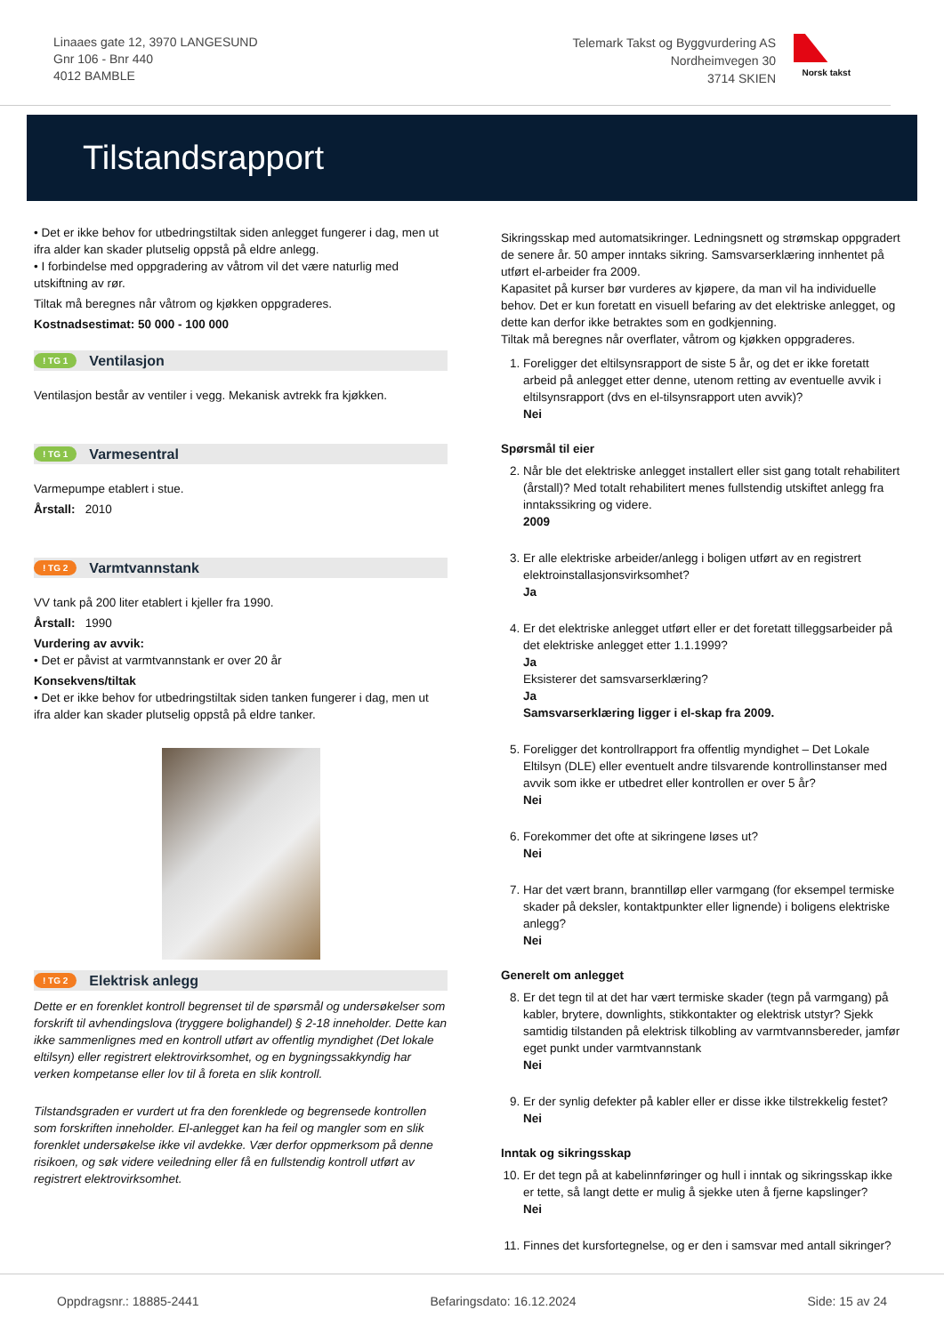Linaaes gate 12, 3970 LANGESUND
Gnr 106 - Bnr 440
4012 BAMBLE
Telemark Takst og Byggvurdering AS
Nordheimvegen 30
3714 SKIEN
Norsk takst
Tilstandsrapport
• Det er ikke behov for utbedringstiltak siden anlegget fungerer i dag, men ut ifra alder kan skader plutselig oppstå på eldre anlegg.
• I forbindelse med oppgradering av våtrom vil det være naturlig med utskiftning av rør.
Tiltak må beregnes når våtrom og kjøkken oppgraderes.
Kostnadsestimat: 50 000 - 100 000
! TG 1 Ventilasjon
Ventilasjon består av ventiler i vegg. Mekanisk avtrekk fra kjøkken.
! TG 1 Varmesentral
Varmepumpe etablert i stue.
Årstall: 2010
! TG 2 Varmtvannstank
VV tank på 200 liter etablert i kjeller fra 1990.
Årstall: 1990
Vurdering av avvik:
• Det er påvist at varmtvannstank er over 20 år
Konsekvens/tiltak
• Det er ikke behov for utbedringstiltak siden tanken fungerer i dag, men ut ifra alder kan skader plutselig oppstå på eldre tanker.
! TG 2 Elektrisk anlegg
Dette er en forenklet kontroll begrenset til de spørsmål og undersøkelser som forskrift til avhendingslova (tryggere bolighandel) § 2-18 inneholder. Dette kan ikke sammenlignes med en kontroll utført av offentlig myndighet (Det lokale eltilsyn) eller registrert elektrovirksomhet, og en bygningssakkyndig har verken kompetanse eller lov til å foreta en slik kontroll.
Tilstandsgraden er vurdert ut fra den forenklede og begrensede kontrollen som forskriften inneholder. El-anlegget kan ha feil og mangler som en slik forenklet undersøkelse ikke vil avdekke. Vær derfor oppmerksom på denne risikoen, og søk videre veiledning eller få en fullstendig kontroll utført av registrert elektrovirksomhet.
Sikringsskap med automatsikringer. Ledningsnett og strømskap oppgradert de senere år. 50 amper inntaks sikring. Samsvarserklæring innhentet på utført el-arbeider fra 2009.
Kapasitet på kurser bør vurderes av kjøpere, da man vil ha individuelle behov. Det er kun foretatt en visuell befaring av det elektriske anlegget, og dette kan derfor ikke betraktes som en godkjenning.
Tiltak må beregnes når overflater, våtrom og kjøkken oppgraderes.
1. Foreligger det eltilsynsrapport de siste 5 år, og det er ikke foretatt arbeid på anlegget etter denne, utenom retting av eventuelle avvik i eltilsynsrapport (dvs en el-tilsynsrapport uten avvik)?
Nei
Spørsmål til eier
2. Når ble det elektriske anlegget installert eller sist gang totalt rehabilitert (årstall)? Med totalt rehabilitert menes fullstendig utskiftet anlegg fra inntakssikring og videre.
2009
3. Er alle elektriske arbeider/anlegg i boligen utført av en registrert elektroinstallasjonsvirksomhet?
Ja
4. Er det elektriske anlegget utført eller er det foretatt tilleggsarbeider på det elektriske anlegget etter 1.1.1999?
Ja
Eksisterer det samsvarserklæring?
Ja
Samsvarserklæring ligger i el-skap fra 2009.
5. Foreligger det kontrollrapport fra offentlig myndighet – Det Lokale Eltilsyn (DLE) eller eventuelt andre tilsvarende kontrollinstanser med avvik som ikke er utbedret eller kontrollen er over 5 år?
Nei
6. Forekommer det ofte at sikringene løses ut?
Nei
7. Har det vært brann, branntilløp eller varmgang (for eksempel termiske skader på deksler, kontaktpunkter eller lignende) i boligens elektriske anlegg?
Nei
Generelt om anlegget
8. Er det tegn til at det har vært termiske skader (tegn på varmgang) på kabler, brytere, downlights, stikkontakter og elektrisk utstyr? Sjekk samtidig tilstanden på elektrisk tilkobling av varmtvannsbereder, jamfør eget punkt under varmtvannstank
Nei
9. Er der synlig defekter på kabler eller er disse ikke tilstrekkelig festet?
Nei
Inntak og sikringsskap
10. Er det tegn på at kabelinnføringer og hull i inntak og sikringsskap ikke er tette, så langt dette er mulig å sjekke uten å fjerne kapslinger?
Nei
11. Finnes det kursfortegnelse, og er den i samsvar med antall sikringer?
Oppdragsnr.: 18885-2441 Befaringsdato: 16.12.2024 Side: 15 av 24